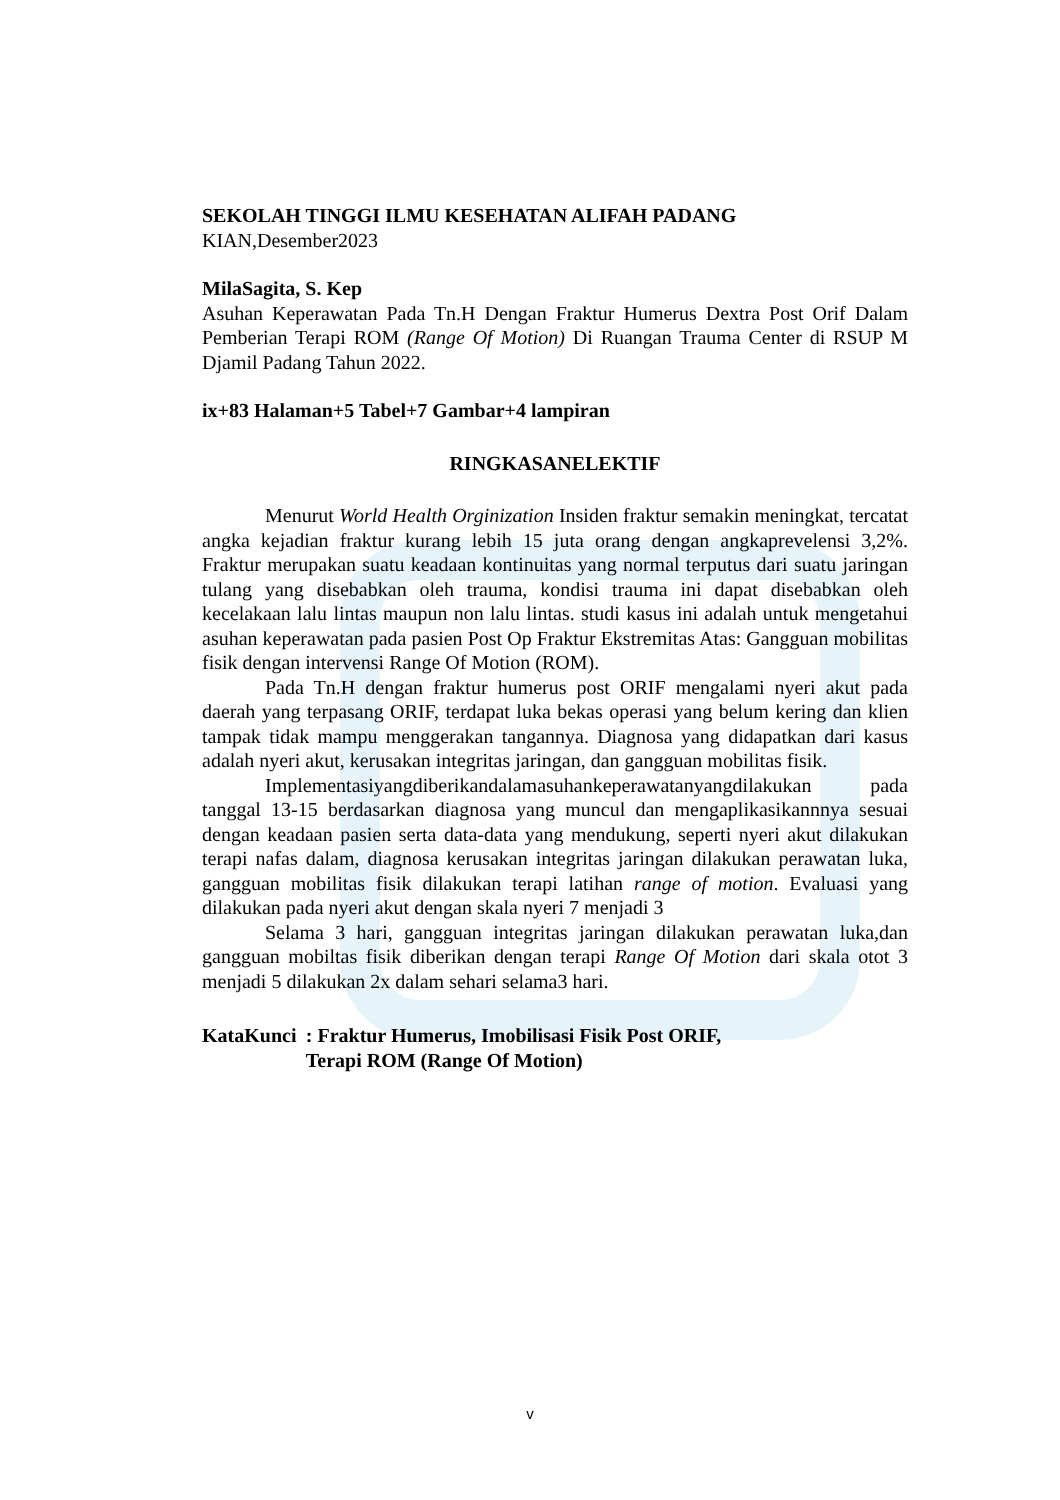SEKOLAH TINGGI ILMU KESEHATAN ALIFAH PADANG
KIAN,Desember2023
MilaSagita, S. Kep
Asuhan Keperawatan Pada Tn.H Dengan Fraktur Humerus Dextra Post Orif Dalam Pemberian Terapi ROM (Range Of Motion) Di Ruangan Trauma Center di RSUP M Djamil Padang Tahun 2022.
ix+83 Halaman+5 Tabel+7 Gambar+4 lampiran
RINGKASANELEKTIF
Menurut World Health Orginization Insiden fraktur semakin meningkat, tercatat angka kejadian fraktur kurang lebih 15 juta orang dengan angkaprevelensi 3,2%. Fraktur merupakan suatu keadaan kontinuitas yang normal terputus dari suatu jaringan tulang yang disebabkan oleh trauma, kondisi trauma ini dapat disebabkan oleh kecelakaan lalu lintas maupun non lalu lintas. studi kasus ini adalah untuk mengetahui asuhan keperawatan pada pasien Post Op Fraktur Ekstremitas Atas: Gangguan mobilitas fisik dengan intervensi Range Of Motion (ROM).
Pada Tn.H dengan fraktur humerus post ORIF mengalami nyeri akut pada daerah yang terpasang ORIF, terdapat luka bekas operasi yang belum kering dan klien tampak tidak mampu menggerakan tangannya. Diagnosa yang didapatkan dari kasus adalah nyeri akut, kerusakan integritas jaringan, dan gangguan mobilitas fisik.
Implementasiyangdiberikandalamasuhankeperawatanyangdilakukan pada tanggal 13-15 berdasarkan diagnosa yang muncul dan mengaplikasikannnya sesuai dengan keadaan pasien serta data-data yang mendukung, seperti nyeri akut dilakukan terapi nafas dalam, diagnosa kerusakan integritas jaringan dilakukan perawatan luka, gangguan mobilitas fisik dilakukan terapi latihan range of motion. Evaluasi yang dilakukan pada nyeri akut dengan skala nyeri 7 menjadi 3
Selama 3 hari, gangguan integritas jaringan dilakukan perawatan luka,dan gangguan mobiltas fisik diberikan dengan terapi Range Of Motion dari skala otot 3 menjadi 5 dilakukan 2x dalam sehari selama3 hari.
KataKunci : Fraktur Humerus, Imobilisasi Fisik Post ORIF,
Terapi ROM (Range Of Motion)
v